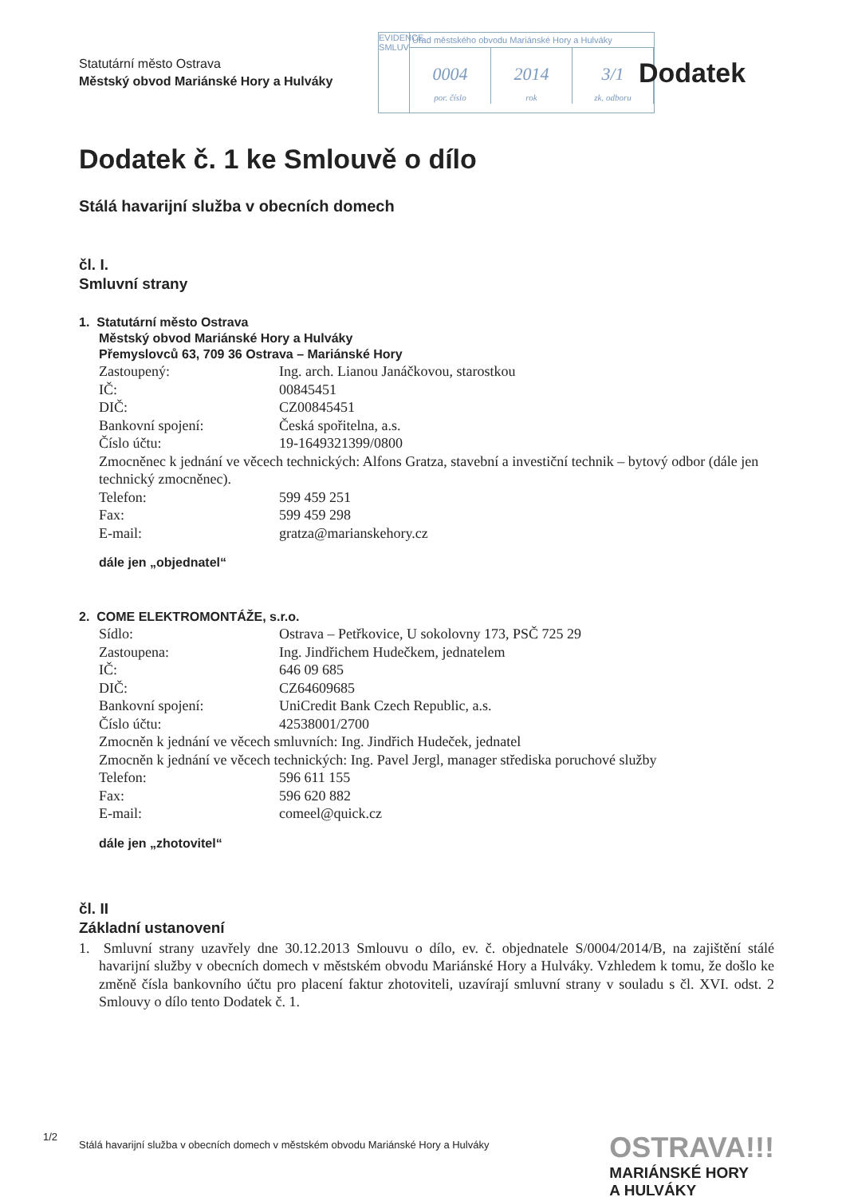Statutární město Ostrava
Městský obvod Mariánské Hory a Hulváky
EVIDENCE SMLUV
Úřad městského obvodu Mariánské Hory a Hulváky
0004
por. číslo
2014
rok
3/1
zk. odboru
Dodatek
Dodatek č. 1 ke Smlouvě o dílo
Stálá havarijní služba v obecních domech
čl. I.
Smluvní strany
1. Statutární město Ostrava
Městský obvod Mariánské Hory a Hulváky
Přemyslovců 63, 709 36 Ostrava – Mariánské Hory
Zastoupený: Ing. arch. Lianou Janáčkovou, starostkou
IČ: 00845451
DIČ: CZ00845451
Bankovní spojení: Česká spořitelna, a.s.
Číslo účtu: 19-1649321399/0800
Zmocněnec k jednání ve věcech technických: Alfons Gratza, stavební a investiční technik – bytový odbor (dále jen technický zmocněnec).
Telefon: 599 459 251
Fax: 599 459 298
E-mail: gratza@marianskehory.cz
dále jen „objednatel“
2. COME ELEKTROMONTÁŽE, s.r.o.
Sídlo: Ostrava – Petřkovice, U sokolovny 173, PSČ 725 29
Zastoupena: Ing. Jindřichem Hudečkem, jednatelem
IČ: 646 09 685
DIČ: CZ64609685
Bankovní spojení: UniCredit Bank Czech Republic, a.s.
Číslo účtu: 42538001/2700
Zmocněn k jednání ve věcech smluvních: Ing. Jindřich Hudeček, jednatel
Zmocněn k jednání ve věcech technických: Ing. Pavel Jergl, manager střediska poruchové služby
Telefon: 596 611 155
Fax: 596 620 882
E-mail: comeel@quick.cz
dále jen „zhotovitel“
čl. II
Základní ustanovení
1. Smluvní strany uzavřely dne 30.12.2013 Smlouvu o dílo, ev. č. objednatele S/0004/2014/B, na zajištění stálé havarijní služby v obecních domech v městském obvodu Mariánské Hory a Hulváky. Vzhledem k tomu, že došlo ke změně čísla bankovního účtu pro placení faktur zhotoviteli, uzavírají smluvní strany v souladu s čl. XVI. odst. 2 Smlouvy o dílo tento Dodatek č. 1.
1/2 Stálá havarijní služba v obecních domech v městském obvodu Mariánské Hory a Hulváky
OSTRAVA!!!
MARIÁNSKÉ HORY
A HULVÁKY